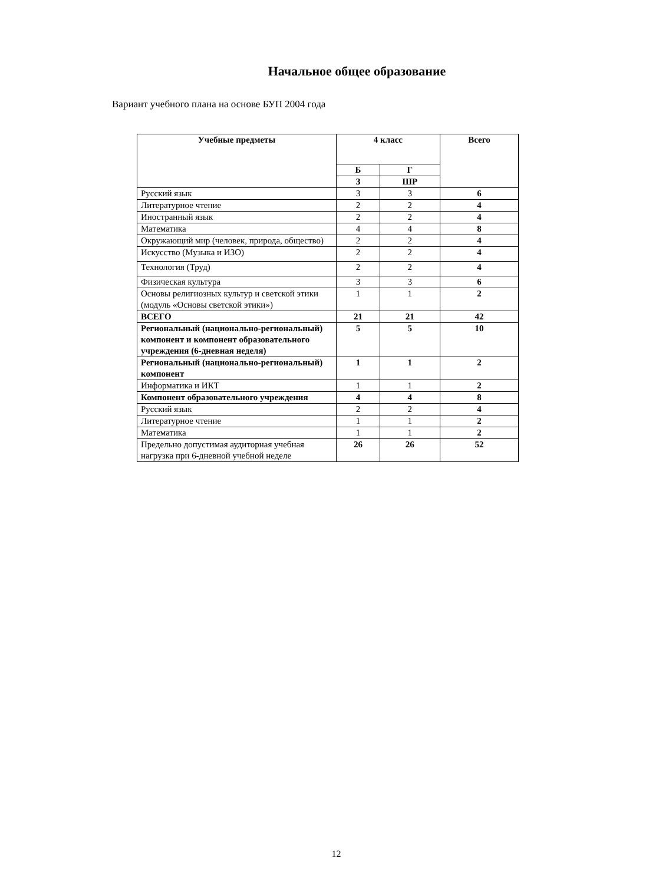Начальное общее образование
Вариант учебного плана на основе БУП 2004 года
| Учебные предметы | 4 класс | | Всего |
| --- | --- | --- | --- |
| | Б | Г | |
| | З | ШР | |
| Русский язык | 3 | 3 | 6 |
| Литературное чтение | 2 | 2 | 4 |
| Иностранный язык | 2 | 2 | 4 |
| Математика | 4 | 4 | 8 |
| Окружающий мир (человек, природа, общество) | 2 | 2 | 4 |
| Искусство (Музыка и ИЗО) | 2 | 2 | 4 |
| Технология (Труд) | 2 | 2 | 4 |
| Физическая культура | 3 | 3 | 6 |
| Основы религиозных культур и светской этики (модуль «Основы светской этики») | 1 | 1 | 2 |
| ВСЕГО | 21 | 21 | 42 |
| Региональный (национально-региональный) компонент и компонент образовательного учреждения (6-дневная неделя) | 5 | 5 | 10 |
| Региональный (национально-региональный) компонент | 1 | 1 | 2 |
| Информатика и ИКТ | 1 | 1 | 2 |
| Компонент образовательного учреждения | 4 | 4 | 8 |
| Русский язык | 2 | 2 | 4 |
| Литературное чтение | 1 | 1 | 2 |
| Математика | 1 | 1 | 2 |
| Предельно допустимая аудиторная учебная нагрузка при 6-дневной учебной неделе | 26 | 26 | 52 |
12